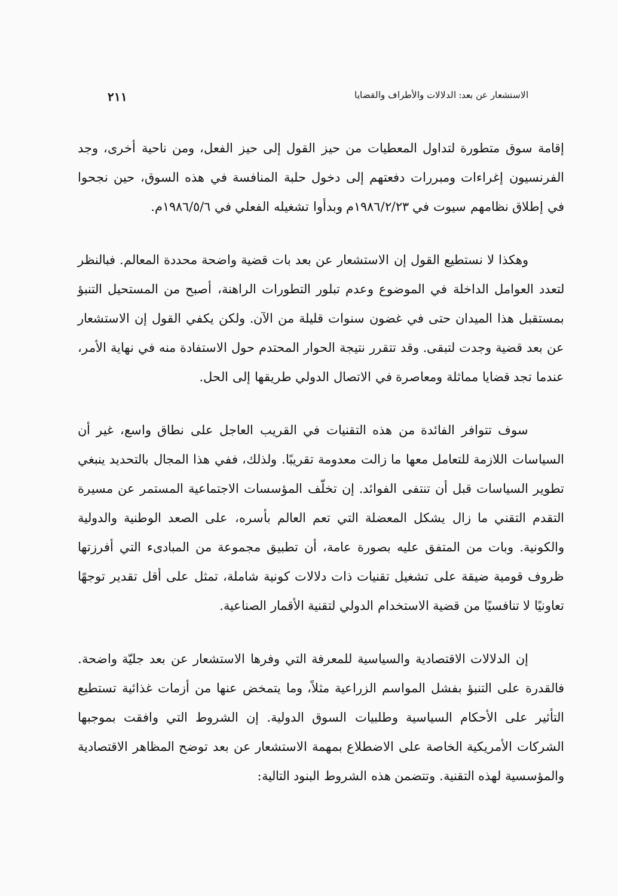الاستشعار عن بعد: الدلالات والأطراف والقضايا ٢١١
إقامة سوق متطورة لتداول المعطيات من حيز القول إلى حيز الفعل، ومن ناحية أخرى، وجد الفرنسيون إغراءات ومبررات دفعتهم إلى دخول حلبة المنافسة في هذه السوق، حين نجحوا في إطلاق نظامهم سيوت في ١٩٨٦/٢/٢٣م وبدأوا تشغيله الفعلي في ١٩٨٦/٥/٦م.
وهكذا لا نستطيع القول إن الاستشعار عن بعد بات قضية واضحة محددة المعالم. فبالنظر لتعدد العوامل الداخلة في الموضوع وعدم تبلور التطورات الراهنة، أصبح من المستحيل التنبؤ بمستقبل هذا الميدان حتى في غضون سنوات قليلة من الآن. ولكن يكفي القول إن الاستشعار عن بعد قضية وجدت لتبقى. وقد تتقرر نتيجة الحوار المحتدم حول الاستفادة منه في نهاية الأمر، عندما تجد قضايا مماثلة ومعاصرة في الاتصال الدولي طريقها إلى الحل.
سوف تتوافر الفائدة من هذه التقنيات في القريب العاجل على نطاق واسع، غير أن السياسات اللازمة للتعامل معها ما زالت معدومة تقريبًا. ولذلك، ففي هذا المجال بالتحديد ينبغي تطوير السياسات قبل أن تنتفى الفوائد. إن تخلّف المؤسسات الاجتماعية المستمر عن مسيرة التقدم التقني ما زال يشكل المعضلة التي تعم العالم بأسره، على الصعد الوطنية والدولية والكونية. وبات من المتفق عليه بصورة عامة، أن تطبيق مجموعة من المبادىء التي أفرزتها ظروف قومية ضيقة على تشغيل تقنيات ذات دلالات كونية شاملة، تمثل على أقل تقدير توجهًا تعاونيًا لا تنافسيًا من قضية الاستخدام الدولي لتقنية الأقمار الصناعية.
إن الدلالات الاقتصادية والسياسية للمعرفة التي وفرها الاستشعار عن بعد جليّة واضحة. فالقدرة على التنبؤ بفشل المواسم الزراعية مثلاً، وما يتمخض عنها من أزمات غذائية تستطيع التأثير على الأحكام السياسية وطلبيات السوق الدولية. إن الشروط التي وافقت بموجبها الشركات الأمريكية الخاصة على الاضطلاع بمهمة الاستشعار عن بعد توضح المظاهر الاقتصادية والمؤسسية لهذه التقنية. وتتضمن هذه الشروط البنود التالية: